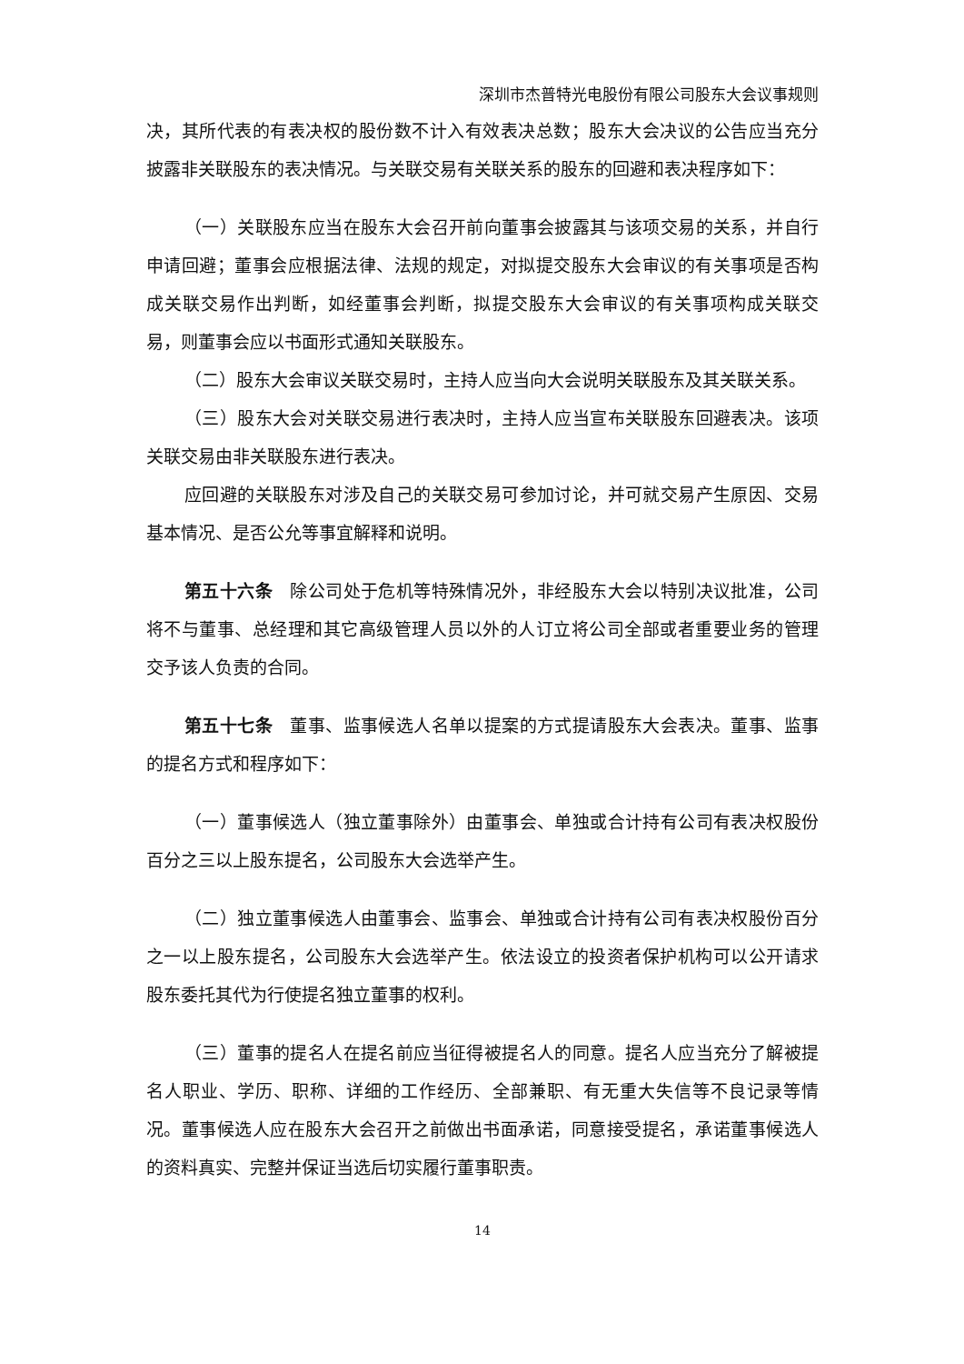深圳市杰普特光电股份有限公司股东大会议事规则
决，其所代表的有表决权的股份数不计入有效表决总数；股东大会决议的公告应当充分披露非关联股东的表决情况。与关联交易有关联关系的股东的回避和表决程序如下：
（一）关联股东应当在股东大会召开前向董事会披露其与该项交易的关系，并自行申请回避；董事会应根据法律、法规的规定，对拟提交股东大会审议的有关事项是否构成关联交易作出判断，如经董事会判断，拟提交股东大会审议的有关事项构成关联交易，则董事会应以书面形式通知关联股东。
（二）股东大会审议关联交易时，主持人应当向大会说明关联股东及其关联关系。
（三）股东大会对关联交易进行表决时，主持人应当宣布关联股东回避表决。该项关联交易由非关联股东进行表决。
应回避的关联股东对涉及自己的关联交易可参加讨论，并可就交易产生原因、交易基本情况、是否公允等事宜解释和说明。
第五十六条　除公司处于危机等特殊情况外，非经股东大会以特别决议批准，公司将不与董事、总经理和其它高级管理人员以外的人订立将公司全部或者重要业务的管理交予该人负责的合同。
第五十七条　董事、监事候选人名单以提案的方式提请股东大会表决。董事、监事的提名方式和程序如下：
（一）董事候选人（独立董事除外）由董事会、单独或合计持有公司有表决权股份百分之三以上股东提名，公司股东大会选举产生。
（二）独立董事候选人由董事会、监事会、单独或合计持有公司有表决权股份百分之一以上股东提名，公司股东大会选举产生。依法设立的投资者保护机构可以公开请求股东委托其代为行使提名独立董事的权利。
（三）董事的提名人在提名前应当征得被提名人的同意。提名人应当充分了解被提名人职业、学历、职称、详细的工作经历、全部兼职、有无重大失信等不良记录等情况。董事候选人应在股东大会召开之前做出书面承诺，同意接受提名，承诺董事候选人的资料真实、完整并保证当选后切实履行董事职责。
14